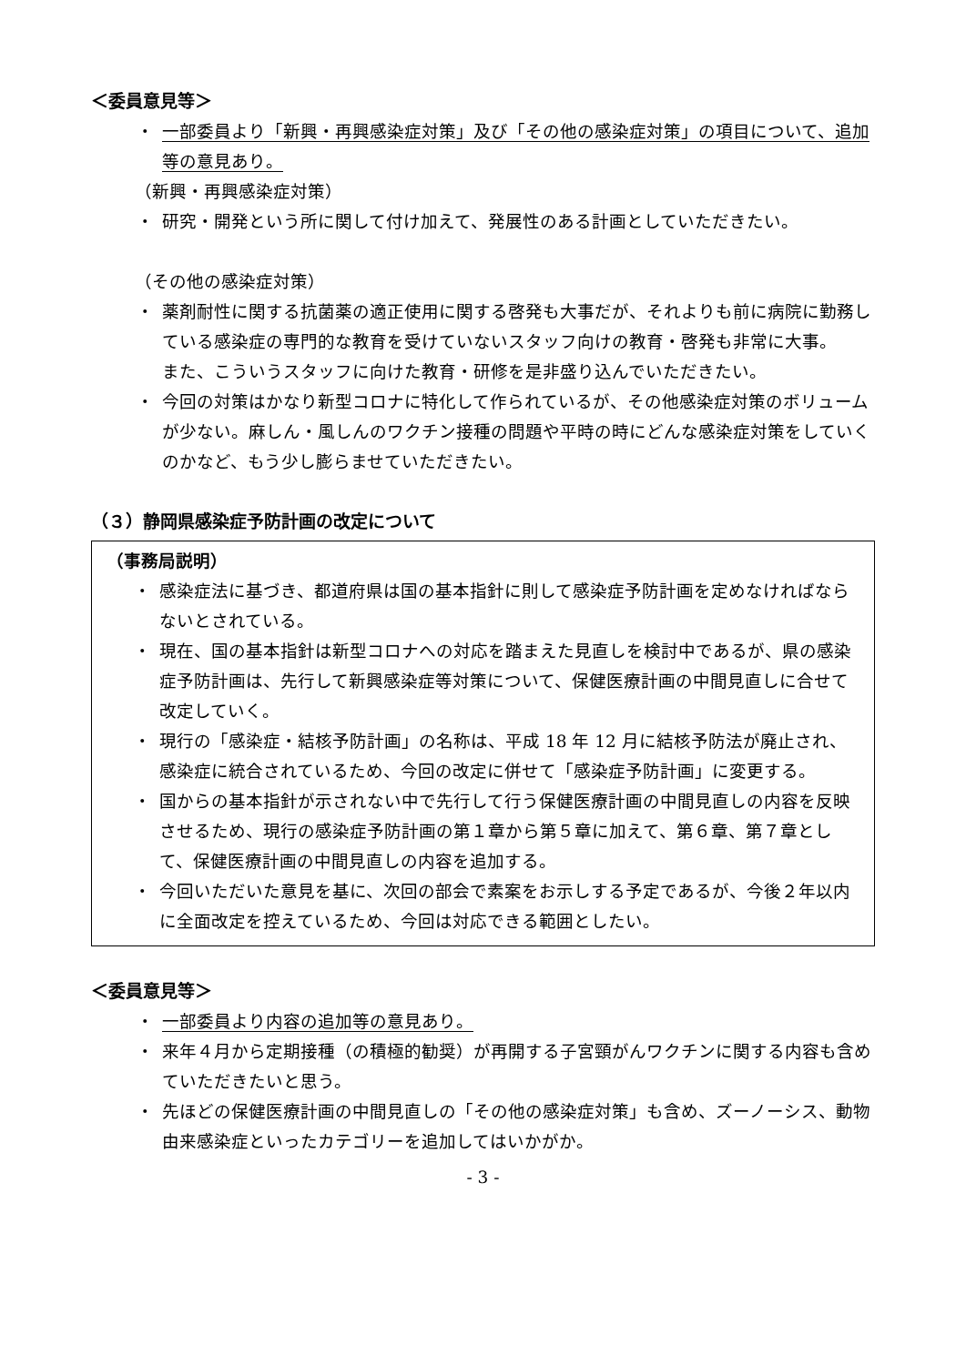＜委員意見等＞
・ 一部委員より「新興・再興感染症対策」及び「その他の感染症対策」の項目について、追加等の意見あり。
（新興・再興感染症対策）
・ 研究・開発という所に関して付け加えて、発展性のある計画としていただきたい。
（その他の感染症対策）
・ 薬剤耐性に関する抗菌薬の適正使用に関する啓発も大事だが、それよりも前に病院に勤務している感染症の専門的な教育を受けていないスタッフ向けの教育・啓発も非常に大事。
また、こういうスタッフに向けた教育・研修を是非盛り込んでいただきたい。
・ 今回の対策はかなり新型コロナに特化して作られているが、その他感染症対策のボリュームが少ない。麻しん・風しんのワクチン接種の問題や平時の時にどんな感染症対策をしていくのかなど、もう少し膨らませていただきたい。
（３）静岡県感染症予防計画の改定について
（事務局説明）
・ 感染症法に基づき、都道府県は国の基本指針に則して感染症予防計画を定めなければならないとされている。
・ 現在、国の基本指針は新型コロナへの対応を踏まえた見直しを検討中であるが、県の感染症予防計画は、先行して新興感染症等対策について、保健医療計画の中間見直しに合せて改定していく。
・ 現行の「感染症・結核予防計画」の名称は、平成 18 年 12 月に結核予防法が廃止され、感染症に統合されているため、今回の改定に併せて「感染症予防計画」に変更する。
・ 国からの基本指針が示されない中で先行して行う保健医療計画の中間見直しの内容を反映させるため、現行の感染症予防計画の第１章から第５章に加えて、第６章、第７章として、保健医療計画の中間見直しの内容を追加する。
・ 今回いただいた意見を基に、次回の部会で素案をお示しする予定であるが、今後２年以内に全面改定を控えているため、今回は対応できる範囲としたい。
＜委員意見等＞
・ 一部委員より内容の追加等の意見あり。
・ 来年４月から定期接種（の積極的勧奨）が再開する子宮頸がんワクチンに関する内容も含めていただきたいと思う。
・ 先ほどの保健医療計画の中間見直しの「その他の感染症対策」も含め、ズーノーシス、動物由来感染症といったカテゴリーを追加してはいかがか。
- 3 -